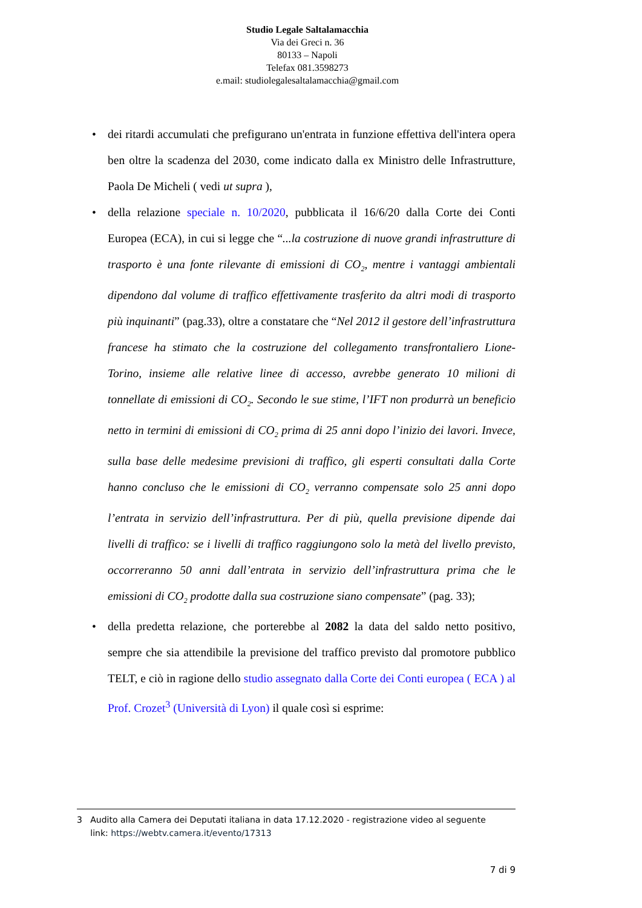Studio Legale Saltalamacchia
Via dei Greci n. 36
80133 – Napoli
Telefax 081.3598273
e.mail: studiolegalesaltalamacchia@gmail.com
• dei ritardi accumulati che prefigurano un'entrata in funzione effettiva dell'intera opera ben oltre la scadenza del 2030, come indicato dalla ex Ministro delle Infrastrutture, Paola De Micheli ( vedi ut supra ),
• della relazione speciale n. 10/2020, pubblicata il 16/6/20 dalla Corte dei Conti Europea (ECA), in cui si legge che “...la costruzione di nuove grandi infrastrutture di trasporto è una fonte rilevante di emissioni di CO<sub>2</sub>, mentre i vantaggi ambientali dipendono dal volume di traffico effettivamente trasferito da altri modi di trasporto più inquinanti” (pag.33), oltre a constatare che “Nel 2012 il gestore dell’infrastruttura francese ha stimato che la costruzione del collegamento transfrontaliero Lione-Torino, insieme alle relative linee di accesso, avrebbe generato 10 milioni di tonnellate di emissioni di CO<sub>2</sub>. Secondo le sue stime, l’IFT non produrrà un beneficio netto in termini di emissioni di CO<sub>2</sub> prima di 25 anni dopo l’inizio dei lavori. Invece, sulla base delle medesime previsioni di traffico, gli esperti consultati dalla Corte hanno concluso che le emissioni di CO<sub>2</sub> verranno compensate solo 25 anni dopo l’entrata in servizio dell’infrastruttura. Per di più, quella previsione dipende dai livelli di traffico: se i livelli di traffico raggiungono solo la metà del livello previsto, occorreranno 50 anni dall’entrata in servizio dell’infrastruttura prima che le emissioni di CO<sub>2</sub> prodotte dalla sua costruzione siano compensate” (pag. 33);
• della predetta relazione, che porterebbe al 2082 la data del saldo netto positivo, sempre che sia attendibile la previsione del traffico previsto dal promotore pubblico TELT, e ciò in ragione dello studio assegnato dalla Corte dei Conti europea ( ECA ) al Prof. Crozet<sup>3</sup> (Università di Lyon) il quale così si esprime:
3 Audito alla Camera dei Deputati italiana in data 17.12.2020 - registrazione video al seguente
link: https://webtv.camera.it/evento/17313
7 di 9